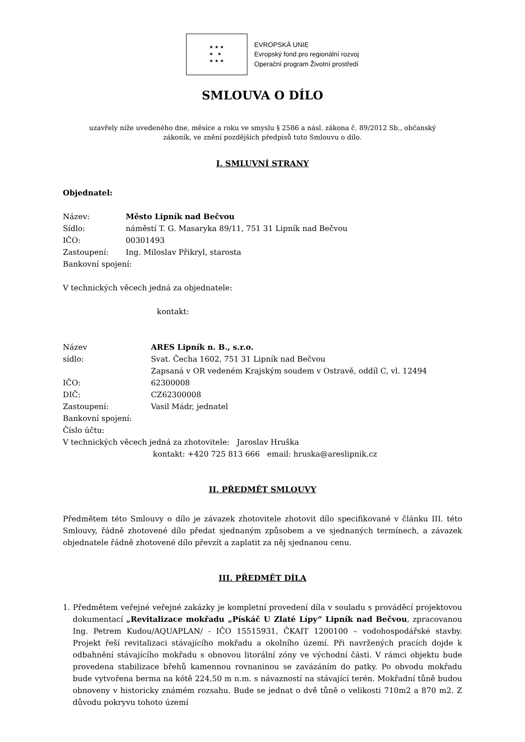★ ★ ★
★ ★
★ ★ ★
EVROPSKÁ UNIE
Evropský fond pro regionální rozvoj
Operační program Životní prostředí
SMLOUVA O DÍLO
uzavřely níže uvedeného dne, měsíce a roku ve smyslu § 2586 a násl. zákona č. 89/2012 Sb., občanský
zákoník, ve znění pozdějších předpisů tuto Smlouvu o dílo.
I. SMLUVNÍ STRANY
Objednatel:
Název: Město Lipník nad Bečvou
Sídlo: náměstí T. G. Masaryka 89/11, 751 31 Lipník nad Bečvou
IČO: 00301493
Zastoupení: Ing. Miloslav Přikryl, starosta
Bankovní spojení:
V technických věcech jedná za objednatele:
kontakt:
Název ARES Lipník n. B., s.r.o.
sídlo: Svat. Čecha 1602, 751 31 Lipník nad Bečvou
Zapsaná v OR vedeném Krajským soudem v Ostravě, oddíl C, vl. 12494
IČO: 62300008
DIČ: CZ62300008
Zastoupení: Vasil Mádr, jednatel
Bankovní spojení:
Číslo účtu:
V technických věcech jedná za zhotovitele: Jaroslav Hruška
kontakt: +420 725 813 666 email: hruska@areslipnik.cz
II. PŘEDMĚT SMLOUVY
Předmětem této Smlouvy o dílo je závazek zhotovitele zhotovit dílo specifikované v článku III. této Smlouvy, řádně zhotovené dílo předat sjednaným způsobem a ve sjednaných termínech, a závazek objednatele řádně zhotovené dílo převzít a zaplatit za něj sjednanou cenu.
III. PŘEDMĚT DÍLA
1. Předmětem veřejné veřejné zakázky je kompletní provedení díla v souladu s prováděcí projektovou dokumentací „Revitalizace mokřadu „Pískáč U Zlaté Lípy“ Lipník nad Bečvou, zpracovanou Ing. Petrem Kudou/AQUAPLAN/ - IČO 15515931, ČKAIT 1200100 – vodohospodářské stavby. Projekt řeší revitalizaci stávajícího mokřadu a okolního území. Při navržených pracích dojde k odbahnění stávajícího mokřadu s obnovou litorální zóny ve východní části. V rámci objektu bude provedena stabilizace břehů kamennou rovnaninou se zavázáním do patky. Po obvodu mokřadu bude vytvořena berma na kótě 224,50 m n.m. s návazností na stávající terén. Mokřadní tůně budou obnoveny v historicky známém rozsahu. Bude se jednat o dvě tůně o velikosti 710m2 a 870 m2. Z důvodu pokryvu tohoto území